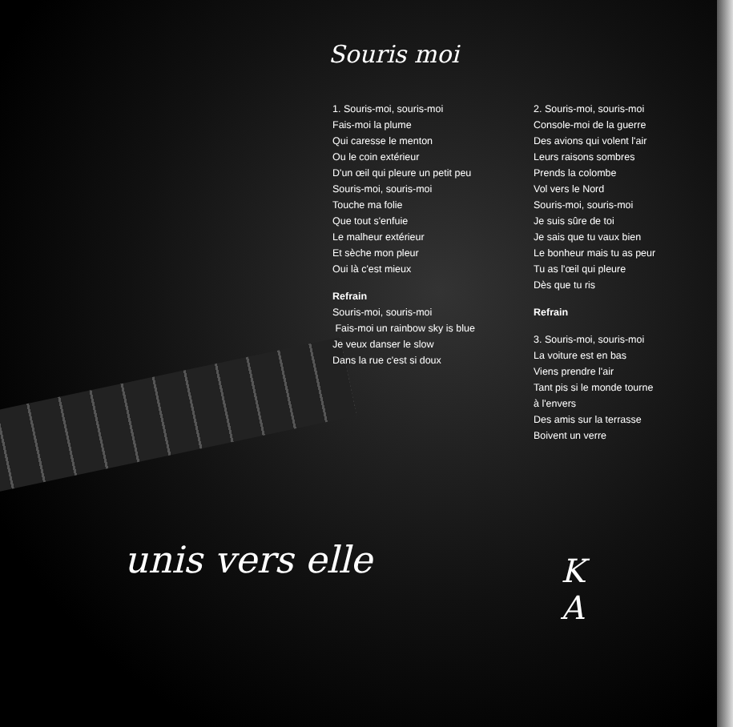Souris moi
1. Souris-moi, souris-moi
Fais-moi la plume
Qui caresse le menton
Ou le coin extérieur
D'un œil qui pleure un petit peu
Souris-moi, souris-moi
Touche ma folie
Que tout s'enfuie
Le malheur extérieur
Et sèche mon pleur
Oui là c'est mieux
Refrain
Souris-moi, souris-moi
Fais-moi un rainbow sky is blue
Je veux danser le slow
Dans la rue c'est si doux
2. Souris-moi, souris-moi
Console-moi de la guerre
Des avions qui volent l'air
Leurs raisons sombres
Prends la colombe
Vol vers le Nord
Souris-moi, souris-moi
Je suis sûre de toi
Je sais que tu vaux bien
Le bonheur mais tu as peur
Tu as l'œil qui pleure
Dès que tu ris
Refrain
3. Souris-moi, souris-moi
La voiture est en bas
Viens prendre l'air
Tant pis si le monde tourne
à l'envers
Des amis sur la terrasse
Boivent un verre
unis vers elle
K
A